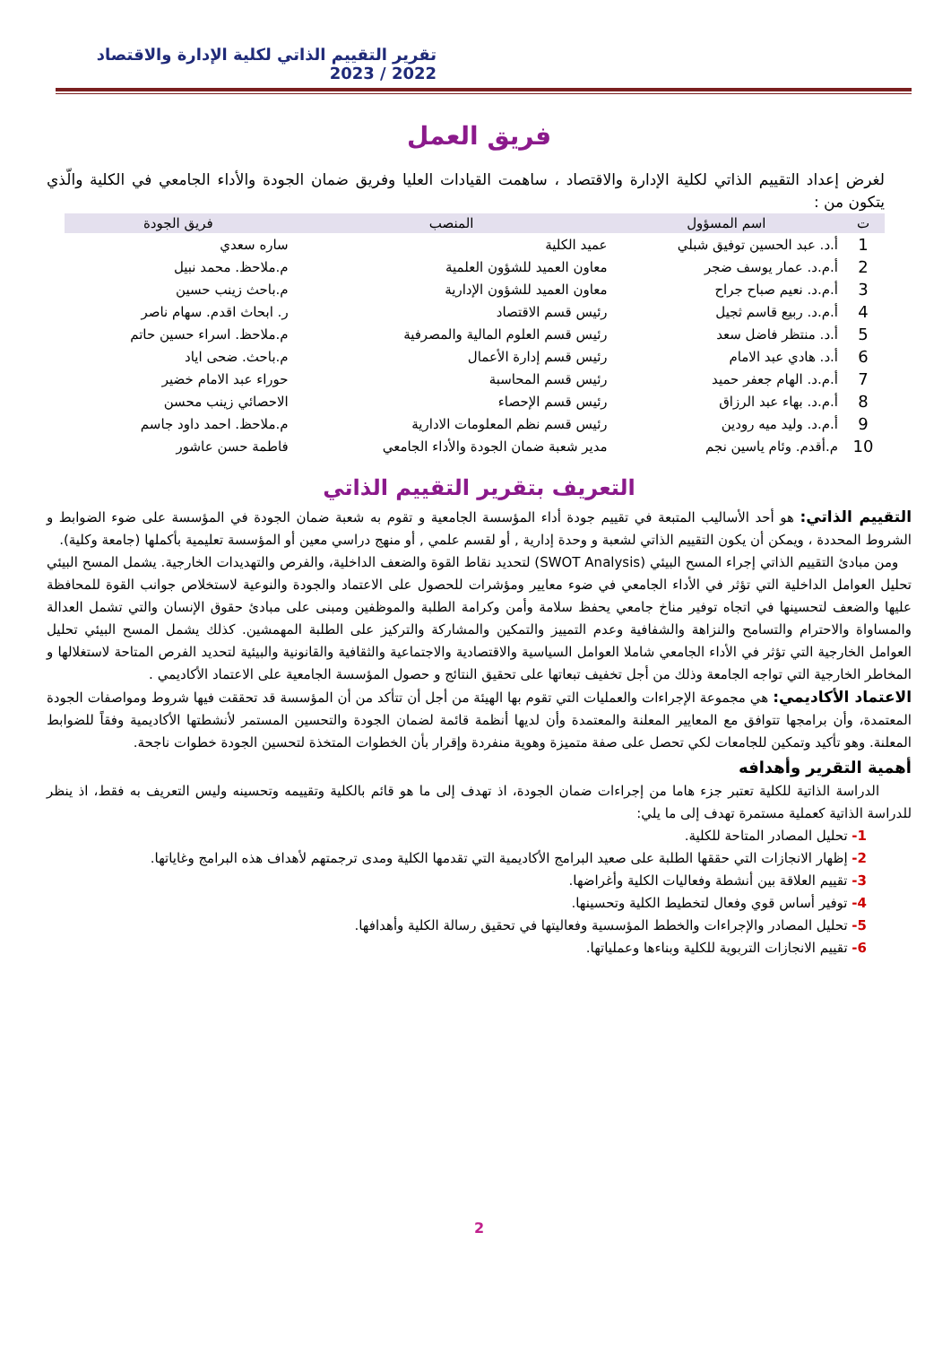تقرير التقييم الذاتي لكلية الإدارة والاقتصاد 2022 / 2023
فريق العمل
لغرض إعداد التقييم الذاتي لكلية الإدارة والاقتصاد ، ساهمت القيادات العليا وفريق ضمان الجودة والأداء الجامعي في الكلية والّذي يتكون من :
| ت | اسم المسؤول | المنصب | فريق الجودة |
| --- | --- | --- | --- |
| 1 | أ.د. عبد الحسين توفيق شبلي | عميد الكلية | ساره سعدي |
| 2 | أ.م.د. عمار يوسف ضجر | معاون العميد للشؤون العلمية | م.ملاحظ. محمد نبيل |
| 3 | أ.م.د. نعيم صباح جراح | معاون العميد للشؤون الإدارية | م.باحث زينب حسين |
| 4 | أ.م.د. ربيع قاسم ثجيل | رئيس قسم الاقتصاد | ر. ابحاث اقدم. سهام ناصر |
| 5 | أ.د. منتظر فاضل سعد | رئيس قسم العلوم المالية والمصرفية | م.ملاحظ. اسراء حسين حاتم |
| 6 | أ.د. هادي عبد الامام | رئيس قسم إدارة الأعمال | م.باحث. ضحى اياد |
| 7 | أ.م.د. الهام جعفر حميد | رئيس قسم المحاسبة | حوراء عبد الامام خضير |
| 8 | أ.م.د. بهاء عبد الرزاق | رئيس قسم الإحصاء | الاحصائي زينب محسن |
| 9 | أ.م.د. وليد ميه رودين | رئيس قسم نظم المعلومات الادارية | م.ملاحظ. احمد داود جاسم |
| 10 | م.أقدم. وئام ياسين نجم | مدير شعبة ضمان الجودة والأداء الجامعي | فاطمة حسن عاشور |
التعريف بتقرير التقييم الذاتي
التقييم الذاتي: هو أحد الأساليب المتبعة في تقييم جودة أداء المؤسسة الجامعية و تقوم به شعبة ضمان الجودة في المؤسسة على ضوء الضوابط و الشروط المحددة ، ويمكن أن يكون التقييم الذاتي لشعبة و وحدة إدارية , أو لقسم علمي , أو منهج دراسي معين أو المؤسسة تعليمية بأكملها (جامعة وكلية).
ومن مبادئ التقييم الذاتي إجراء المسح البيئي (SWOT Analysis) لتحديد نقاط القوة والضعف الداخلية، والفرص والتهديدات الخارجية. يشمل المسح البيئي تحليل العوامل الداخلية التي تؤثر في الأداء الجامعي في ضوء معايير ومؤشرات للحصول على الاعتماد والجودة والنوعية لاستخلاص جوانب القوة للمحافظة عليها والضعف لتحسينها في اتجاه توفير مناخ جامعي يحفظ سلامة وأمن وكرامة الطلبة والموظفين ومبنى على مبادئ حقوق الإنسان والتي تشمل العدالة والمساواة والاحترام والتسامح والنزاهة والشفافية وعدم التمييز والتمكين والمشاركة والتركيز على الطلبة المهمشين. كذلك يشمل المسح البيئي تحليل العوامل الخارجية التي تؤثر في الأداء الجامعي شاملا العوامل السياسية والاقتصادية والاجتماعية والثقافية والقانونية والبيئية لتحديد الفرص المتاحة لاستغلالها و المخاطر الخارجية التي تواجه الجامعة وذلك من أجل تخفيف تبعاتها على تحقيق النتائج و حصول المؤسسة الجامعية على الاعتماد الأكاديمي .
الاعتماد الأكاديمي: هي مجموعة الإجراءات والعمليات التي تقوم بها الهيئة من أجل أن تتأكد من أن المؤسسة قد تحققت فيها شروط ومواصفات الجودة المعتمدة، وأن برامجها تتوافق مع المعايير المعلنة والمعتمدة وأن لديها أنظمة قائمة لضمان الجودة والتحسين المستمر لأنشطتها الأكاديمية وفقاً للضوابط المعلنة. وهو تأكيد وتمكين للجامعات لكي تحصل على صفة متميزة وهوية منفردة وإقرار بأن الخطوات المتخذة لتحسين الجودة خطوات ناجحة.
أهمية التقرير وأهدافه
الدراسة الذاتية للكلية تعتبر جزء هاما من إجراءات ضمان الجودة، اذ تهدف إلى ما هو قائم بالكلية وتقييمه وتحسينه وليس التعريف به فقط، اذ ينظر للدراسة الذاتية كعملية مستمرة تهدف إلى ما يلي:
1- تحليل المصادر المتاحة للكلية.
2- إظهار الانجازات التي حققها الطلبة على صعيد البرامج الأكاديمية التي تقدمها الكلية ومدى ترجمتهم لأهداف هذه البرامج وغاياتها.
3- تقييم العلاقة بين أنشطة وفعاليات الكلية وأغراضها.
4- توفير أساس قوي وفعال لتخطيط الكلية وتحسينها.
5- تحليل المصادر والإجراءات والخطط المؤسسية وفعاليتها في تحقيق رسالة الكلية وأهدافها.
6- تقييم الانجازات التربوية للكلية وبناءها وعملياتها.
2